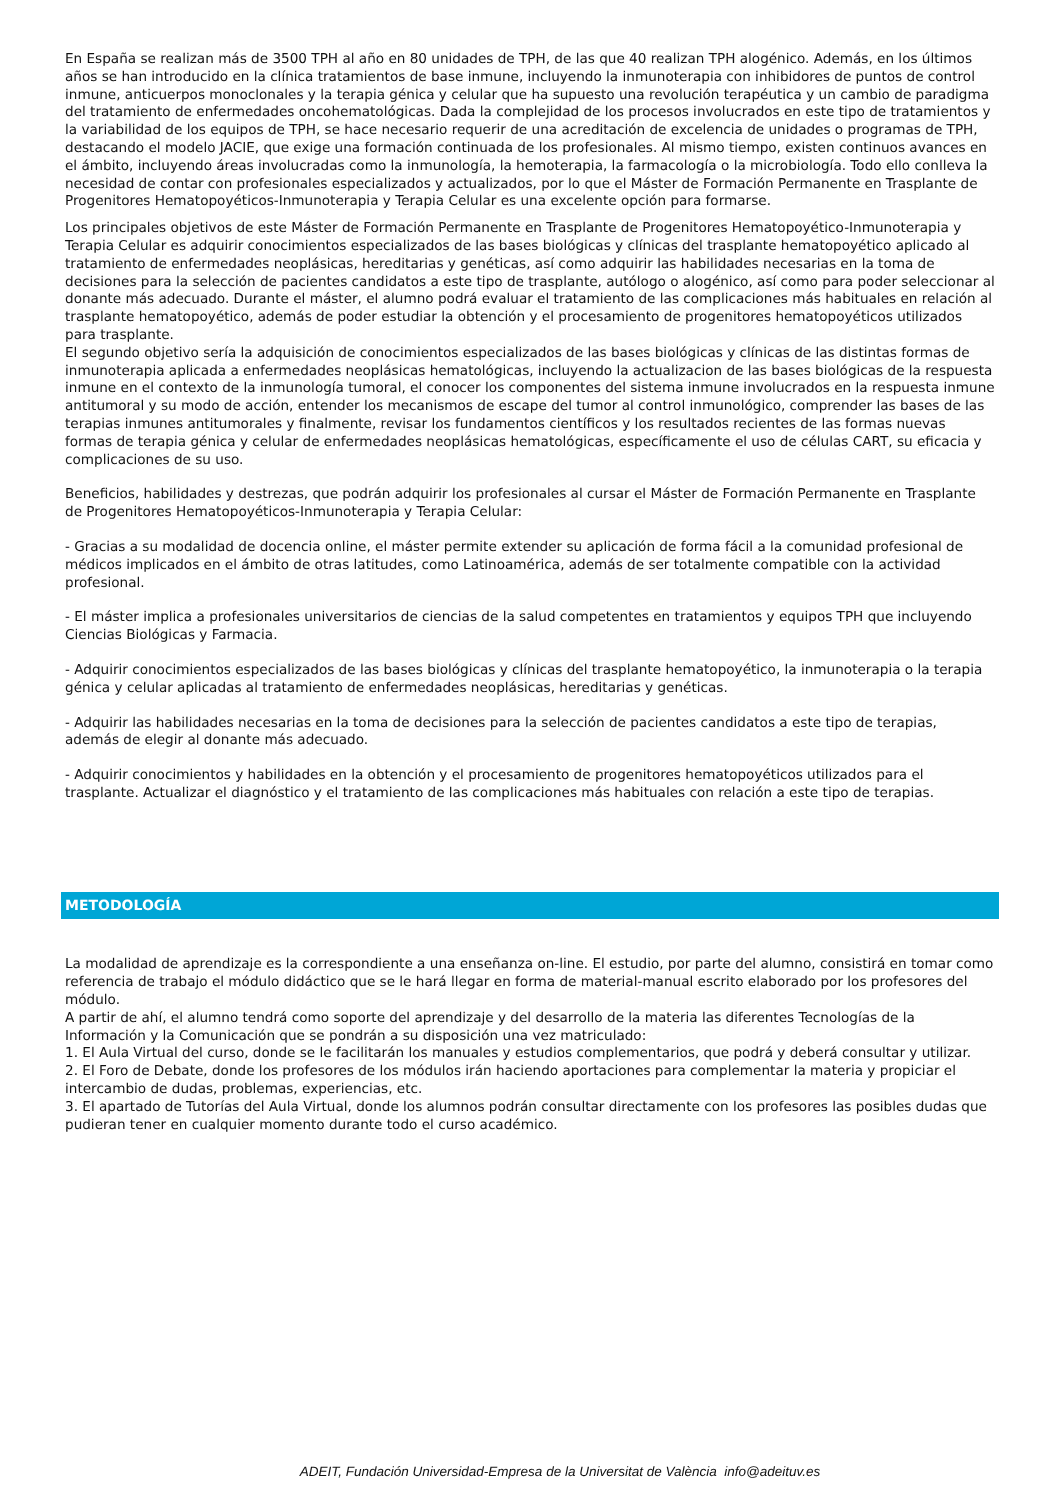En España se realizan más de 3500 TPH al año en 80 unidades de TPH, de las que 40 realizan TPH alogénico. Además, en los últimos años se han introducido en la clínica tratamientos de base inmune, incluyendo la inmunoterapia con inhibidores de puntos de control inmune, anticuerpos monoclonales y la terapia génica y celular que ha supuesto una revolución terapéutica y un cambio de paradigma del tratamiento de enfermedades oncohematológicas. Dada la complejidad de los procesos involucrados en este tipo de tratamientos y la variabilidad de los equipos de TPH, se hace necesario requerir de una acreditación de excelencia de unidades o programas de TPH, destacando el modelo JACIE, que exige una formación continuada de los profesionales. Al mismo tiempo, existen continuos avances en el ámbito, incluyendo áreas involucradas como la inmunología, la hemoterapia, la farmacología o la microbiología. Todo ello conlleva la necesidad de contar con profesionales especializados y actualizados, por lo que el Máster de Formación Permanente en Trasplante de Progenitores Hematopoyéticos-Inmunoterapia y Terapia Celular es una excelente opción para formarse.
Los principales objetivos de este Máster de Formación Permanente en Trasplante de Progenitores Hematopoyético-Inmunoterapia y Terapia Celular es adquirir conocimientos especializados de las bases biológicas y clínicas del trasplante hematopoyético aplicado al tratamiento de enfermedades neoplásicas, hereditarias y genéticas, así como adquirir las habilidades necesarias en la toma de decisiones para la selección de pacientes candidatos a este tipo de trasplante, autólogo o alogénico, así como para poder seleccionar al donante más adecuado. Durante el máster, el alumno podrá evaluar el tratamiento de las complicaciones más habituales en relación al trasplante hematopoyético, además de poder estudiar la obtención y el procesamiento de progenitores hematopoyéticos utilizados para trasplante.
El segundo objetivo sería la adquisición de conocimientos especializados de las bases biológicas y clínicas de las distintas formas de inmunoterapia aplicada a enfermedades neoplásicas hematológicas, incluyendo la actualizacion de las bases biológicas de la respuesta inmune en el contexto de la inmunología tumoral, el conocer los componentes del sistema inmune involucrados en la respuesta inmune antitumoral y su modo de acción, entender los mecanismos de escape del tumor al control inmunológico, comprender las bases de las terapias inmunes antitumorales y finalmente, revisar los fundamentos científicos y los resultados recientes de las formas nuevas formas de terapia génica y celular de enfermedades neoplásicas hematológicas, específicamente el uso de células CART, su eficacia y complicaciones de su uso.
Beneficios, habilidades y destrezas, que podrán adquirir los profesionales al cursar el Máster de Formación Permanente en Trasplante de Progenitores Hematopoyéticos-Inmunoterapia y Terapia Celular:
- Gracias a su modalidad de docencia online, el máster permite extender su aplicación de forma fácil a la comunidad profesional de médicos implicados en el ámbito de otras latitudes, como Latinoamérica, además de ser totalmente compatible con la actividad profesional.
- El máster implica a profesionales universitarios de ciencias de la salud competentes en tratamientos y equipos TPH que incluyendo Ciencias Biológicas y Farmacia.
- Adquirir conocimientos especializados de las bases biológicas y clínicas del trasplante hematopoyético, la inmunoterapia o la terapia génica y celular aplicadas al tratamiento de enfermedades neoplásicas, hereditarias y genéticas.
- Adquirir las habilidades necesarias en la toma de decisiones para la selección de pacientes candidatos a este tipo de terapias, además de elegir al donante más adecuado.
- Adquirir conocimientos y habilidades en la obtención y el procesamiento de progenitores hematopoyéticos utilizados para el trasplante. Actualizar el diagnóstico y el tratamiento de las complicaciones más habituales con relación a este tipo de terapias.
METODOLOGÍA
La modalidad de aprendizaje es la correspondiente a una enseñanza on-line. El estudio, por parte del alumno, consistirá en tomar como referencia de trabajo el módulo didáctico que se le hará llegar en forma de material-manual escrito elaborado por los profesores del módulo.
A partir de ahí, el alumno tendrá como soporte del aprendizaje y del desarrollo de la materia las diferentes Tecnologías de la Información y la Comunicación que se pondrán a su disposición una vez matriculado:
1. El Aula Virtual del curso, donde se le facilitarán los manuales y estudios complementarios, que podrá y deberá consultar y utilizar.
2. El Foro de Debate, donde los profesores de los módulos irán haciendo aportaciones para complementar la materia y propiciar el intercambio de dudas, problemas, experiencias, etc.
3. El apartado de Tutorías del Aula Virtual, donde los alumnos podrán consultar directamente con los profesores las posibles dudas que pudieran tener en cualquier momento durante todo el curso académico.
ADEIT, Fundación Universidad-Empresa de la Universitat de València info@adeituv.es